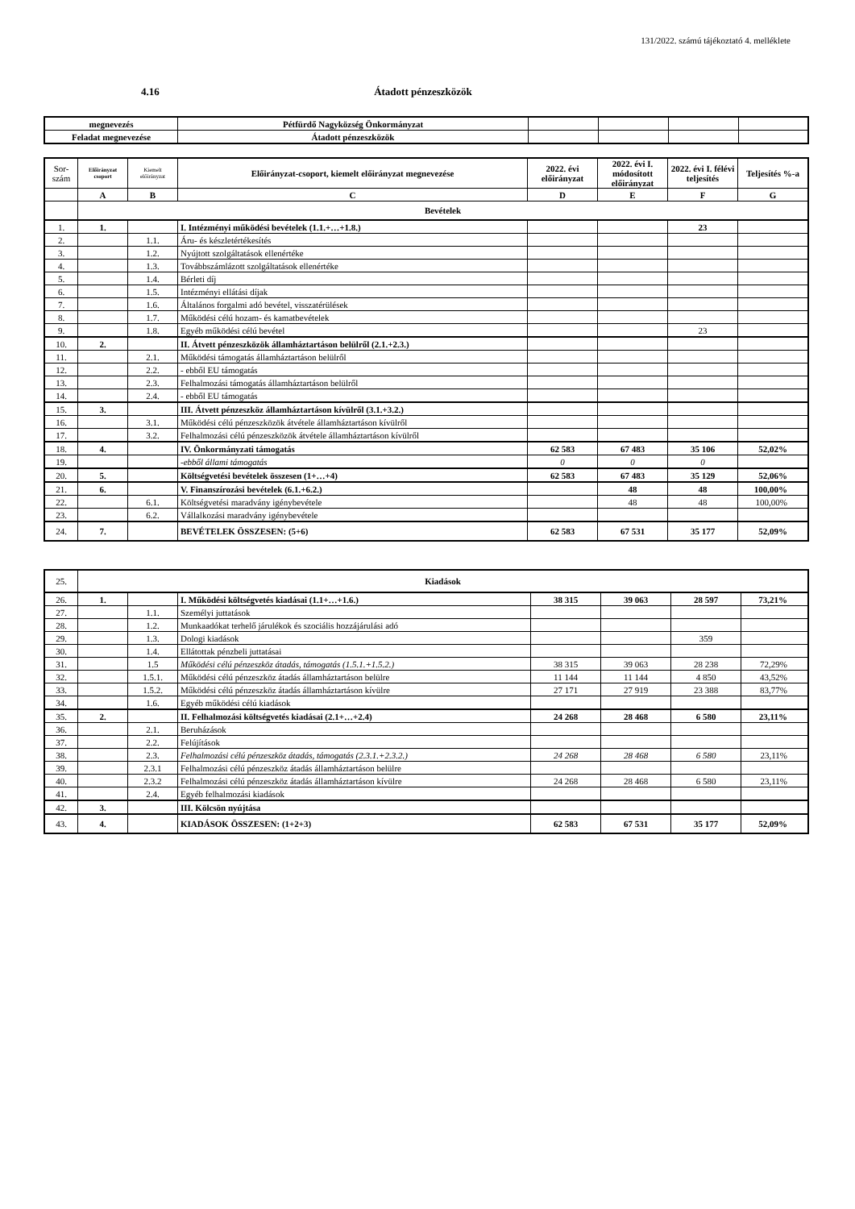131/2022. számú tájékoztató 4. melléklete
4.16 Átadott pénzeszközök
| megnevezés | Pétfürdő Nagyközség Önkormányzat | | | | |
| Feladat megnevezése | Átadott pénzeszközök | | | | |
| Sor- szám | Előirányzat csoport | Kiemelt előirányzat | Előirányzat-csoport, kiemelt előirányzat megnevezése | 2022. évi előirányzat | 2022. évi I. módosított előirányzat | 2022. évi I. félévi teljesítés | Teljesítés %-a |
| --- | --- | --- | --- | --- | --- | --- | --- |
| | A | B | C | D | E | F | G |
| | Bevételek | | | | | | |
| 1. | 1. | | I. Intézményi működési bevételek (1.1.+…+1.8.) | | | 23 | |
| 2. | | 1.1. | Áru- és készletértékesítés | | | | |
| 3. | | 1.2. | Nyújtott szolgáltatások ellenértéke | | | | |
| 4. | | 1.3. | Továbbszámlázott szolgáltatások ellenértéke | | | | |
| 5. | | 1.4. | Bérleti díj | | | | |
| 6. | | 1.5. | Intézményi ellátási díjak | | | | |
| 7. | | 1.6. | Általános forgalmi adó bevétel, visszatérülések | | | | |
| 8. | | 1.7. | Működési célú hozam- és kamatbevételek | | | | |
| 9. | | 1.8. | Egyéb működési célú bevétel | | | 23 | |
| 10. | 2. | | II. Átvett pénzeszközök államháztartáson belülről (2.1.+2.3.) | | | | |
| 11. | | 2.1. | Működési támogatás államháztartáson belülről | | | | |
| 12. | | 2.2. | - ebből EU támogatás | | | | |
| 13. | | 2.3. | Felhalmozási támogatás államháztartáson belülről | | | | |
| 14. | | 2.4. | - ebből EU támogatás | | | | |
| 15. | 3. | | III. Átvett pénzeszköz államháztartáson kívülről (3.1.+3.2.) | | | | |
| 16. | | 3.1. | Működési célú pénzeszközök átvétele államháztartáson kívülről | | | | |
| 17. | | 3.2. | Felhalmozási célú pénzeszközök átvétele államháztartáson kívülről | | | | |
| 18. | 4. | | IV. Önkormányzati támogatás | 62 583 | 67 483 | 35 106 | 52,02% |
| 19. | | | -ebből állami támogatás | 0 | 0 | 0 | |
| 20. | 5. | | Költségvetési bevételek összesen (1+…+4) | 62 583 | 67 483 | 35 129 | 52,06% |
| 21. | 6. | | V. Finanszírozási bevételek (6.1.+6.2.) | | 48 | 48 | 100,00% |
| 22. | | 6.1. | Költségvetési maradvány igénybevétele | | 48 | 48 | 100,00% |
| 23. | | 6.2. | Vállalkozási maradvány igénybevétele | | | | |
| 24. | 7. | | BEVÉTELEK ÖSSZESEN: (5+6) | 62 583 | 67 531 | 35 177 | 52,09% |
| 25. | Kiadások | | | | | | |
| 26. | 1. | | I. Működési költségvetés kiadásai (1.1+…+1.6.) | 38 315 | 39 063 | 28 597 | 73,21% |
| 27. | | 1.1. | Személyi juttatások | | | | |
| 28. | | 1.2. | Munkaadókat terhelő járulékok és szociális hozzájárulási adó | | | | |
| 29. | | 1.3. | Dologi kiadások | | | 359 | |
| 30. | | 1.4. | Ellátottak pénzbeli juttatásai | | | | |
| 31. | | 1.5 | Működési célú pénzeszköz átadás, támogatás (1.5.1.+1.5.2.) | 38 315 | 39 063 | 28 238 | 72,29% |
| 32. | | 1.5.1. | Működési célú pénzeszköz átadás államháztartáson belülre | 11 144 | 11 144 | 4 850 | 43,52% |
| 33. | | 1.5.2. | Működési célú pénzeszköz átadás államháztartáson kívülre | 27 171 | 27 919 | 23 388 | 83,77% |
| 34. | | 1.6. | Egyéb működési célú kiadások | | | | |
| 35. | 2. | | II. Felhalmozási költségvetés kiadásai (2.1+…+2.4) | 24 268 | 28 468 | 6 580 | 23,11% |
| 36. | | 2.1. | Beruházások | | | | |
| 37. | | 2.2. | Felújítások | | | | |
| 38. | | 2.3. | Felhalmozási célú pénzeszköz átadás, támogatás (2.3.1.+2.3.2.) | 24 268 | 28 468 | 6 580 | 23,11% |
| 39. | | 2.3.1 | Felhalmozási célú pénzeszköz átadás államháztartáson belülre | | | | |
| 40. | | 2.3.2 | Felhalmozási célú pénzeszköz átadás államháztartáson kívülre | 24 268 | 28 468 | 6 580 | 23,11% |
| 41. | | 2.4. | Egyéb felhalmozási kiadások | | | | |
| 42. | 3. | | III. Kölcsön nyújtása | | | | |
| 43. | 4. | | KIADÁSOK ÖSSZESEN: (1+2+3) | 62 583 | 67 531 | 35 177 | 52,09% |